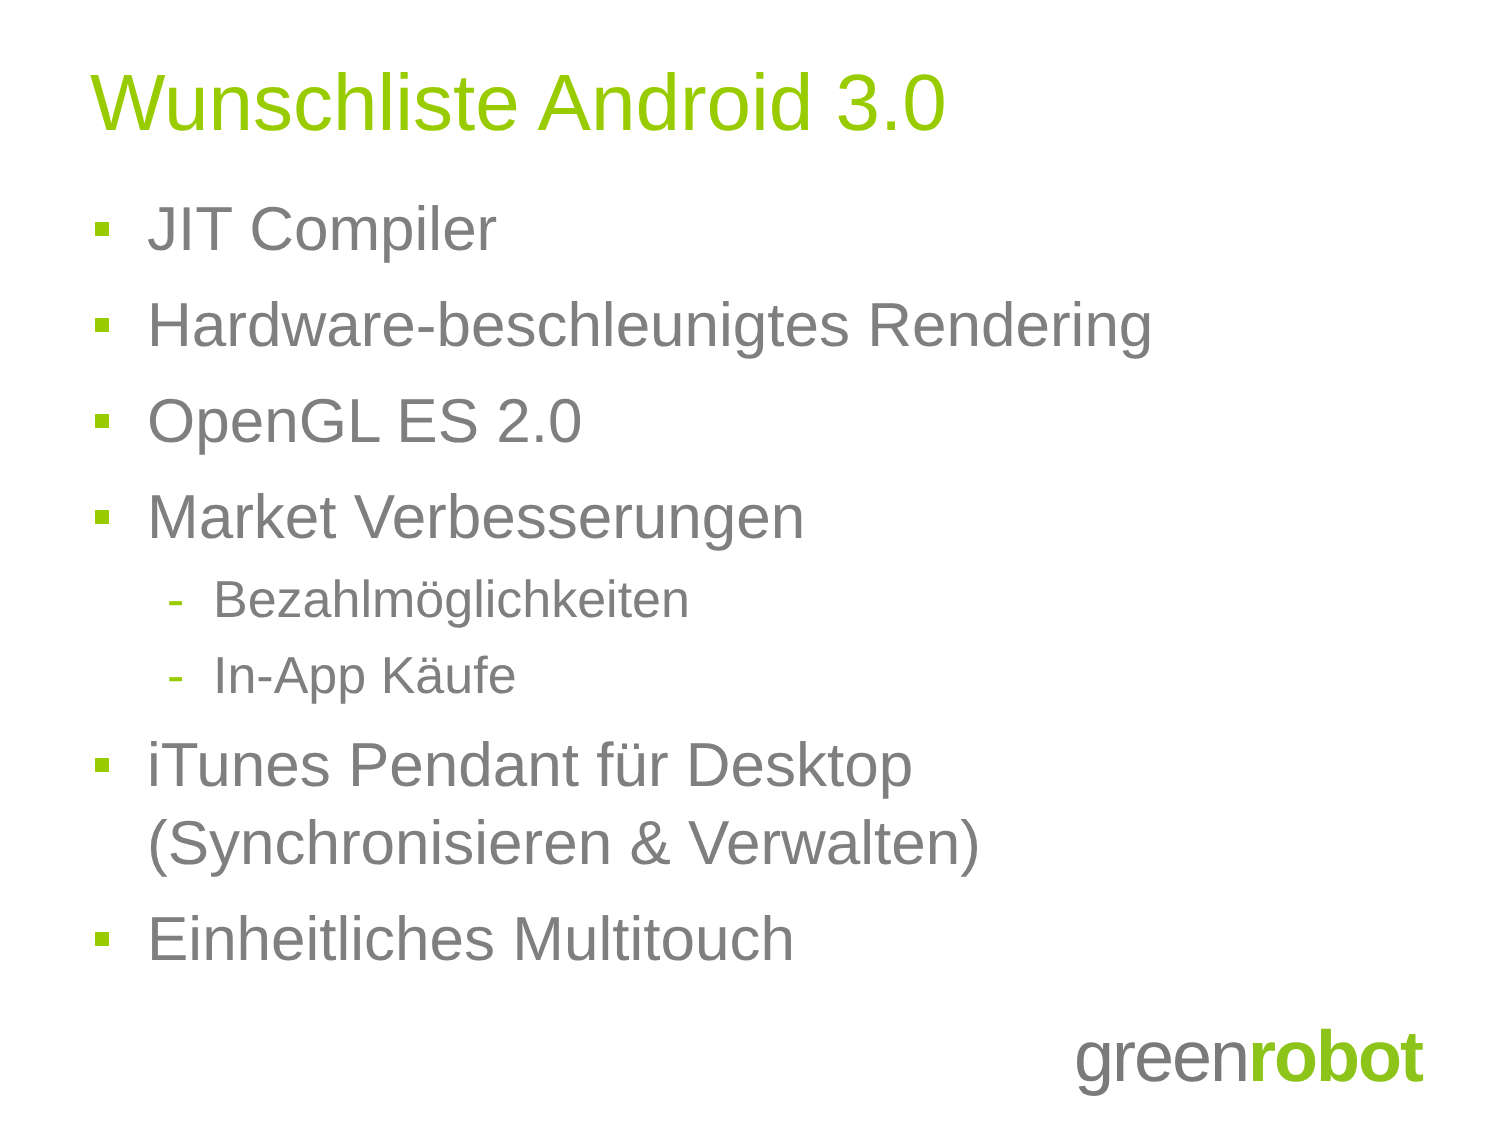Wunschliste Android 3.0
JIT Compiler
Hardware-beschleunigtes Rendering
OpenGL ES 2.0
Market Verbesserungen
- Bezahlmöglichkeiten
- In-App Käufe
iTunes Pendant für Desktop
(Synchronisieren & Verwalten)
Einheitliches Multitouch
greenrobot